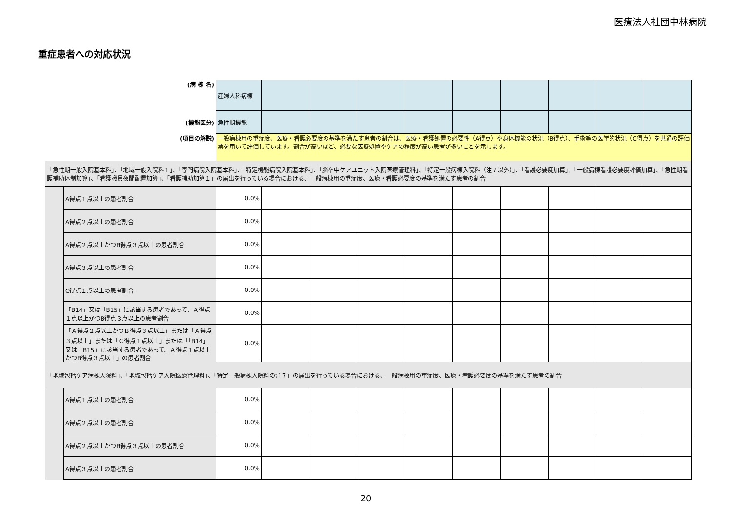医療法人社団中林病院
重症患者への対応状況
| (病 棟 名) | | 産婦人科病棟 | | | | | | | | | |
| (機能区分) | | 急性期機能 | | | | | | | | | |
| (項目の解説) | | 一般病棟用の重症度、医療・看護必要度の基準を満たす患者の割合は、医療・看護処置の必要性（A得点）や身体機能の状況（B得点）、手術等の医学的状況（C得点）を共通の評価票を用いて評価しています。割合が高いほど、必要な医療処置やケアの程度が高い患者が多いことを示します。 | | | | | | | | | |
| 「急性期一般入院基本料」、「地域一般入院料１」、「専門病院入院基本料」、「特定機能病院入院基本料」、「脳卒中ケアユニット入院医療管理料」、「特定一般病棟入院料（注７以外）」、「看護必要度加算」、「一般病棟看護必要度評価加算」、「急性期看護補助体制加算」、「看護職員夜間配置加算」、「看護補助加算１」の届出を行っている場合における、一般病棟用の重症度、医療・看護必要度の基準を満たす患者の割合 | | | | | | | | | | | |
| | A得点１点以上の患者割合 | 0.0% | | | | | | | | | |
| | A得点２点以上の患者割合 | 0.0% | | | | | | | | | |
| | A得点２点以上かつB得点３点以上の患者割合 | 0.0% | | | | | | | | | |
| | A得点３点以上の患者割合 | 0.0% | | | | | | | | | |
| | C得点１点以上の患者割合 | 0.0% | | | | | | | | | |
| | 「B14」又は「B15」に該当する患者であって、Ａ得点１点以上かつB得点３点以上の患者割合 | 0.0% | | | | | | | | | |
| | 「Ａ得点２点以上かつＢ得点３点以上」または「Ａ得点３点以上」または「Ｃ得点１点以上」または「「B14」又は「B15」に該当する患者であって、Ａ得点１点以上かつB得点３点以上」の患者割合 | 0.0% | | | | | | | | | |
| 「地域包括ケア病棟入院料」、「地域包括ケア入院医療管理料」、「特定一般病棟入院料の注７」の届出を行っている場合における、一般病棟用の重症度、医療・看護必要度の基準を満たす患者の割合 | | | | | | | | | | | |
| | A得点１点以上の患者割合 | 0.0% | | | | | | | | | |
| | A得点２点以上の患者割合 | 0.0% | | | | | | | | | |
| | A得点２点以上かつB得点３点以上の患者割合 | 0.0% | | | | | | | | | |
| | A得点３点以上の患者割合 | 0.0% | | | | | | | | | |
20